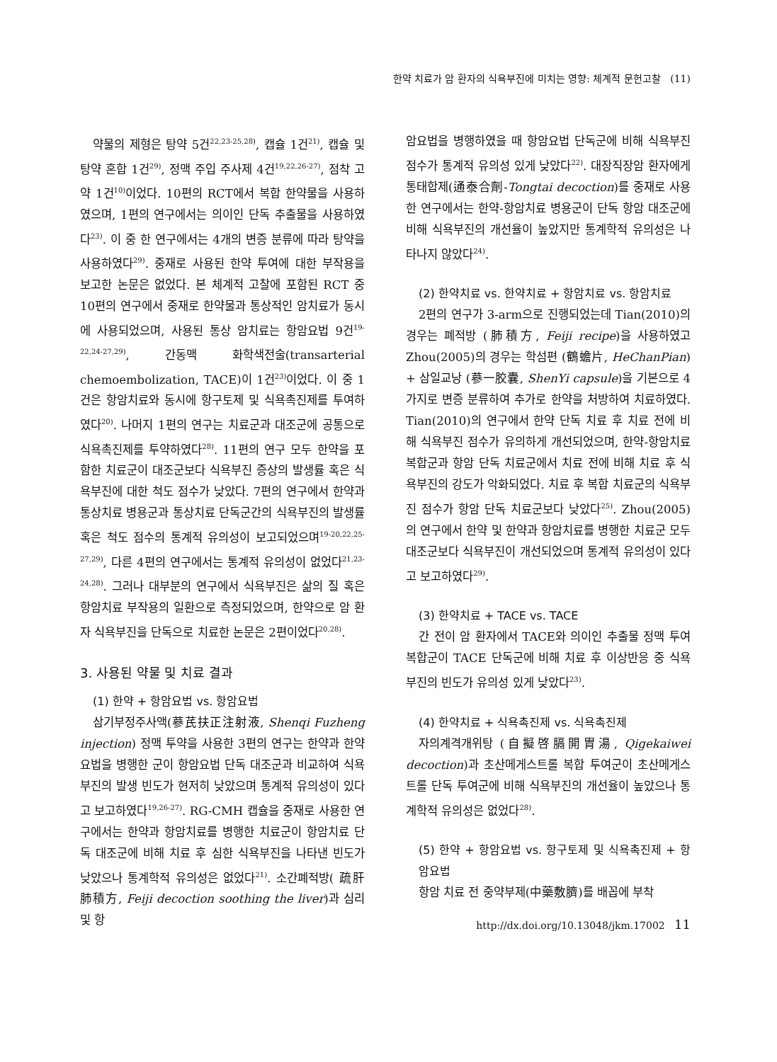한약 치료가 암 환자의 식욕부진에 미치는 영향: 체계적 문헌고찰 (11)
약물의 제형은 탕약 5건<sup>22,23-25,28)</sup>, 캡슐 1건<sup>21)</sup>, 캡슐 및 탕약 혼합 1건<sup>29)</sup>, 정맥 주입 주사제 4건<sup>19,22,26-27)</sup>, 점착 고약 1건<sup>10)</sup>이었다. 10편의 RCT에서 복합 한약물을 사용하였으며, 1편의 연구에서는 의이인 단독 추출물을 사용하였다<sup>23)</sup>. 이 중 한 연구에서는 4개의 변증 분류에 따라 탕약을 사용하였다<sup>29)</sup>. 중재로 사용된 한약 투여에 대한 부작용을 보고한 논문은 없었다. 본 체계적 고찰에 포함된 RCT 중 10편의 연구에서 중재로 한약물과 통상적인 암치료가 동시에 사용되었으며, 사용된 통상 암치료는 항암요법 9건<sup>19-22,24-27,29)</sup>, 간동맥 화학색전술(transarterial chemoembolization, TACE)이 1건<sup>23)</sup>이었다. 이 중 1건은 항암치료와 동시에 항구토제 및 식욕촉진제를 투여하였다<sup>20)</sup>. 나머지 1편의 연구는 치료군과 대조군에 공통으로 식욕촉진제를 투약하였다<sup>28)</sup>. 11편의 연구 모두 한약을 포함한 치료군이 대조군보다 식욕부진 증상의 발생률 혹은 식욕부진에 대한 척도 점수가 낮았다. 7편의 연구에서 한약과 통상치료 병용군과 통상치료 단독군간의 식욕부진의 발생률 혹은 척도 점수의 통계적 유의성이 보고되었으며<sup>19-20,22,25-27,29)</sup>, 다른 4편의 연구에서는 통계적 유의성이 없었다<sup>21,23-24,28)</sup>. 그러나 대부분의 연구에서 식욕부진은 삶의 질 혹은 항암치료 부작용의 일환으로 측정되었으며, 한약으로 암 환자 식욕부진을 단독으로 치료한 논문은 2편이었다<sup>20,28)</sup>.
3. 사용된 약물 및 치료 결과
(1) 한약 + 항암요법 vs. 항암요법
삼기부정주사액(蔘芪扶正注射液, Shenqi Fuzheng injection) 정맥 투약을 사용한 3편의 연구는 한약과 한약요법을 병행한 군이 항암요법 단독 대조군과 비교하여 식욕부진의 발생 빈도가 현저히 낮았으며 통계적 유의성이 있다고 보고하였다<sup>19,26-27)</sup>. RG-CMH 캡슐을 중재로 사용한 연구에서는 한약과 항암치료를 병행한 치료군이 항암치료 단독 대조군에 비해 치료 후 심한 식욕부진을 나타낸 빈도가 낮았으나 통계학적 유의성은 없었다<sup>21)</sup>. 소간폐적방( 疏肝肺積方, Feiji decoction soothing the liver)과 심리 및 항
암요법을 병행하였을 때 항암요법 단독군에 비해 식욕부진 점수가 통계적 유의성 있게 낮았다<sup>22)</sup>. 대장직장암 환자에게 통태합제(通泰合劑-Tongtai decoction)를 중재로 사용한 연구에서는 한약-항암치료 병용군이 단독 항암 대조군에 비해 식욕부진의 개선율이 높았지만 통계학적 유의성은 나타나지 않았다<sup>24)</sup>.
(2) 한약치료 vs. 한약치료 + 항암치료 vs. 항암치료
2편의 연구가 3-arm으로 진행되었는데 Tian(2010)의 경우는 폐적방 (肺積方, Feiji recipe)을 사용하였고 Zhou(2005)의 경우는 학섬편 (鶴蟾片, HeChanPian) + 삼일교낭 (蔘一胶囊, ShenYi capsule)을 기본으로 4가지로 변증 분류하여 추가로 한약을 처방하여 치료하였다. Tian(2010)의 연구에서 한약 단독 치료 후 치료 전에 비해 식욕부진 점수가 유의하게 개선되었으며, 한약-항암치료 복합군과 항암 단독 치료군에서 치료 전에 비해 치료 후 식욕부진의 강도가 악화되었다. 치료 후 복합 치료군의 식욕부진 점수가 항암 단독 치료군보다 낮았다<sup>25)</sup>. Zhou(2005)의 연구에서 한약 및 한약과 항암치료를 병행한 치료군 모두 대조군보다 식욕부진이 개선되었으며 통계적 유의성이 있다고 보고하였다<sup>29)</sup>.
(3) 한약치료 + TACE vs. TACE
간 전이 암 환자에서 TACE와 의이인 추출물 정맥 투여 복합군이 TACE 단독군에 비해 치료 후 이상반응 중 식욕부진의 빈도가 유의성 있게 낮았다<sup>23)</sup>.
(4) 한약치료 + 식욕촉진제 vs. 식욕촉진제
자의계격개위탕 (自擬啓膈開胃湯, Qigekaiwei decoction)과 초산메게스트롤 복합 투여군이 초산메게스트롤 단독 투여군에 비해 식욕부진의 개선율이 높았으나 통계학적 유의성은 없었다<sup>28)</sup>.
(5) 한약 + 항암요법 vs. 항구토제 및 식욕촉진제 + 항암요법
항암 치료 전 중약부제(中藥敷臍)를 배꼽에 부착
http://dx.doi.org/10.13048/jkm.17002 11